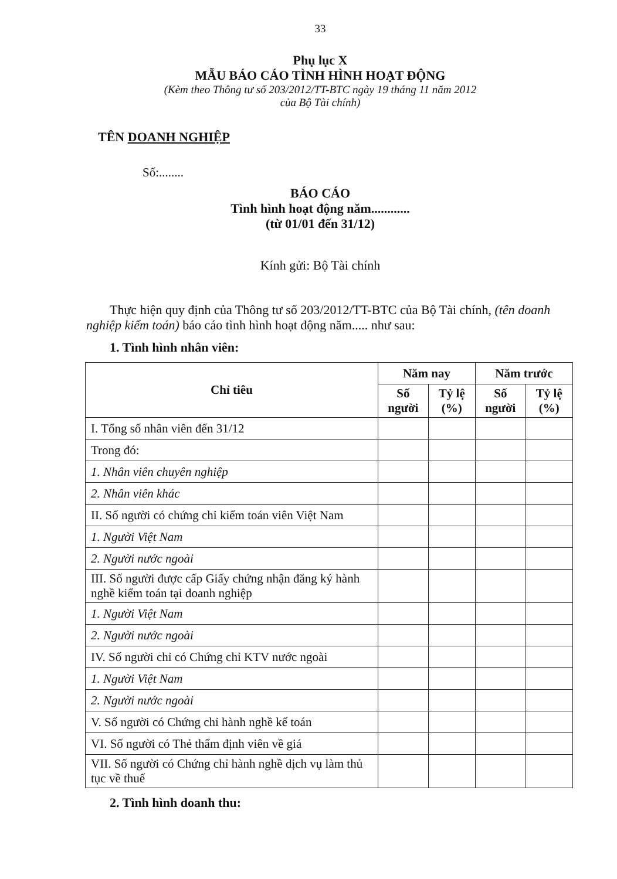33
Phụ lục X
MẪU BÁO CÁO TÌNH HÌNH HOẠT ĐỘNG
(Kèm theo Thông tư số 203/2012/TT-BTC ngày 19 tháng 11 năm 2012
của Bộ Tài chính)
TÊN DOANH NGHIỆP
Số:........
BÁO CÁO
Tình hình hoạt động năm............
(từ 01/01 đến 31/12)
Kính gửi: Bộ Tài chính
Thực hiện quy định của Thông tư số 203/2012/TT-BTC của Bộ Tài chính, (tên doanh nghiệp kiểm toán) báo cáo tình hình hoạt động năm..... như sau:
1. Tình hình nhân viên:
| Chỉ tiêu | Năm nay | | Năm trước | |
| --- | --- | --- | --- | --- |
| | Số người | Tỷ lệ (%) | Số người | Tỷ lệ (%) |
| I. Tổng số nhân viên đến 31/12 | | | | |
| Trong đó: | | | | |
| 1. Nhân viên chuyên nghiệp | | | | |
| 2. Nhân viên khác | | | | |
| II. Số người có chứng chỉ kiểm toán viên Việt Nam | | | | |
| 1. Người Việt Nam | | | | |
| 2. Người nước ngoài | | | | |
| III. Số người được cấp Giấy chứng nhận đăng ký hành nghề kiểm toán tại doanh nghiệp | | | | |
| 1. Người Việt Nam | | | | |
| 2. Người nước ngoài | | | | |
| IV. Số người chỉ có Chứng chỉ KTV nước ngoài | | | | |
| 1. Người Việt Nam | | | | |
| 2. Người nước ngoài | | | | |
| V. Số người có Chứng chỉ hành nghề kế toán | | | | |
| VI. Số người có Thẻ thẩm định viên về giá | | | | |
| VII. Số người có Chứng chỉ hành nghề dịch vụ làm thủ tục về thuế | | | | |
2. Tình hình doanh thu: